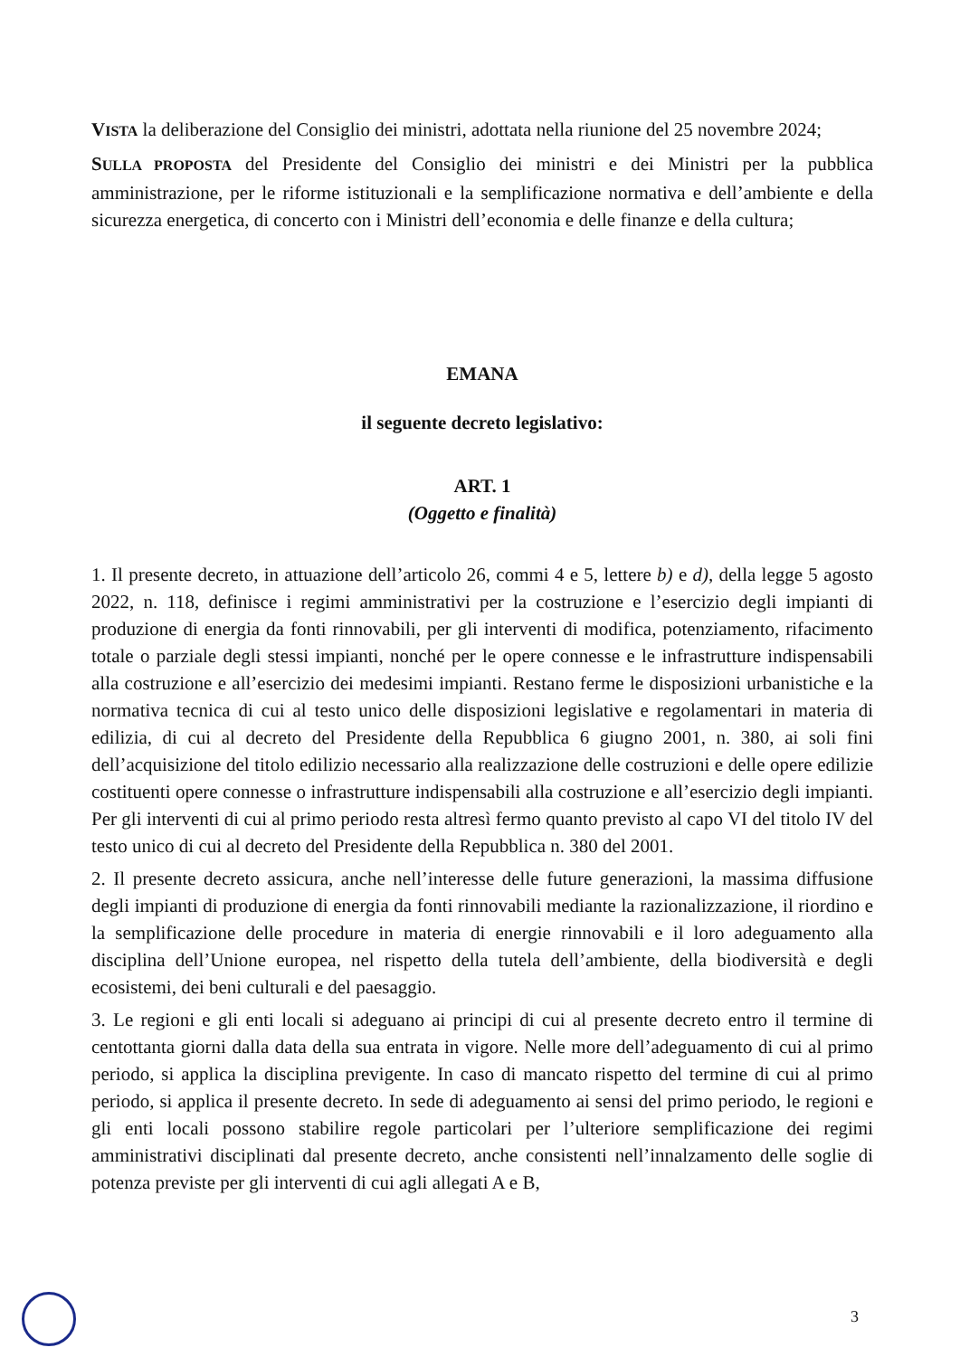VISTA la deliberazione del Consiglio dei ministri, adottata nella riunione del 25 novembre 2024;
SULLA PROPOSTA del Presidente del Consiglio dei ministri e dei Ministri per la pubblica amministrazione, per le riforme istituzionali e la semplificazione normativa e dell’ambiente e della sicurezza energetica, di concerto con i Ministri dell’economia e delle finanze e della cultura;
EMANA
il seguente decreto legislativo:
ART. 1
(Oggetto e finalità)
1. Il presente decreto, in attuazione dell’articolo 26, commi 4 e 5, lettere b) e d), della legge 5 agosto 2022, n. 118, definisce i regimi amministrativi per la costruzione e l’esercizio degli impianti di produzione di energia da fonti rinnovabili, per gli interventi di modifica, potenziamento, rifacimento totale o parziale degli stessi impianti, nonché per le opere connesse e le infrastrutture indispensabili alla costruzione e all’esercizio dei medesimi impianti. Restano ferme le disposizioni urbanistiche e la normativa tecnica di cui al testo unico delle disposizioni legislative e regolamentari in materia di edilizia, di cui al decreto del Presidente della Repubblica 6 giugno 2001, n. 380, ai soli fini dell’acquisizione del titolo edilizio necessario alla realizzazione delle costruzioni e delle opere edilizie costituenti opere connesse o infrastrutture indispensabili alla costruzione e all’esercizio degli impianti. Per gli interventi di cui al primo periodo resta altresì fermo quanto previsto al capo VI del titolo IV del testo unico di cui al decreto del Presidente della Repubblica n. 380 del 2001.
2. Il presente decreto assicura, anche nell’interesse delle future generazioni, la massima diffusione degli impianti di produzione di energia da fonti rinnovabili mediante la razionalizzazione, il riordino e la semplificazione delle procedure in materia di energie rinnovabili e il loro adeguamento alla disciplina dell’Unione europea, nel rispetto della tutela dell’ambiente, della biodiversità e degli ecosistemi, dei beni culturali e del paesaggio.
3. Le regioni e gli enti locali si adeguano ai principi di cui al presente decreto entro il termine di centottanta giorni dalla data della sua entrata in vigore. Nelle more dell’adeguamento di cui al primo periodo, si applica la disciplina previgente. In caso di mancato rispetto del termine di cui al primo periodo, si applica il presente decreto. In sede di adeguamento ai sensi del primo periodo, le regioni e gli enti locali possono stabilire regole particolari per l’ulteriore semplificazione dei regimi amministrativi disciplinati dal presente decreto, anche consistenti nell’innalzamento delle soglie di potenza previste per gli interventi di cui agli allegati A e B,
3